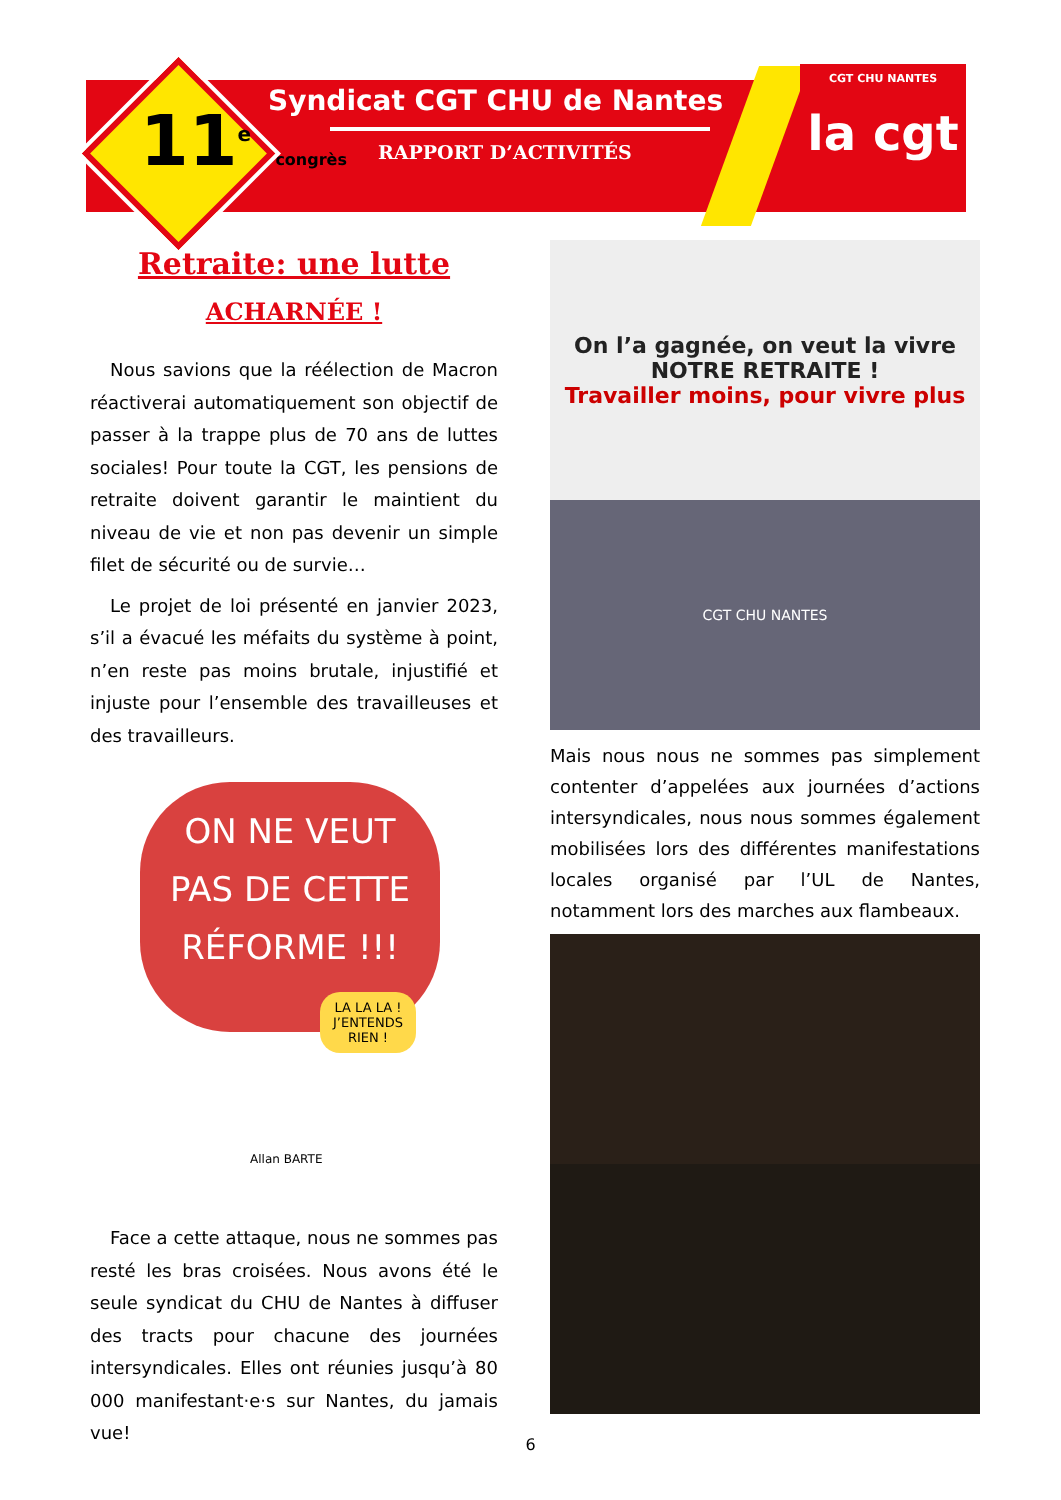11<sup>e</sup> congrès
CGT CHU NANTES
la cgt
Syndicat CGT CHU de Nantes
RAPPORT D’ACTIVITÉS
Retraite: une lutte
ACHARNÉE !
Nous savions que la réélection de Macron réactiverai automatiquement son objectif de passer à la trappe plus de 70 ans de luttes sociales! Pour toute la CGT, les pensions de retraite doivent garantir le maintient du niveau de vie et non pas devenir un simple filet de sécurité ou de survie…
Le projet de loi présenté en janvier 2023, s’il a évacué les méfaits du système à point, n’en reste pas moins brutale, injustifié et injuste pour l’ensemble des travailleuses et des travailleurs.
ON NE VEUT
PAS DE CETTE
RÉFORME !!!
LA LA LA ! J’ENTENDS RIEN !
Allan BARTE
Face a cette attaque, nous ne sommes pas resté les bras croisées. Nous avons été le seule syndicat du CHU de Nantes à diffuser des tracts pour chacune des journées intersyndicales. Elles ont réunies jusqu’à 80 000 manifestant·e·s sur Nantes, du jamais vue!
On l’a gagnée, on veut la vivre
NOTRE RETRAITE !
Travailler moins, pour vivre plus
CGT CHU NANTES
Mais nous nous ne sommes pas simplement contenter d’appelées aux journées d’actions intersyndicales, nous nous sommes également mobilisées lors des différentes manifestations locales organisé par l’UL de Nantes, notamment lors des marches aux flambeaux.
6